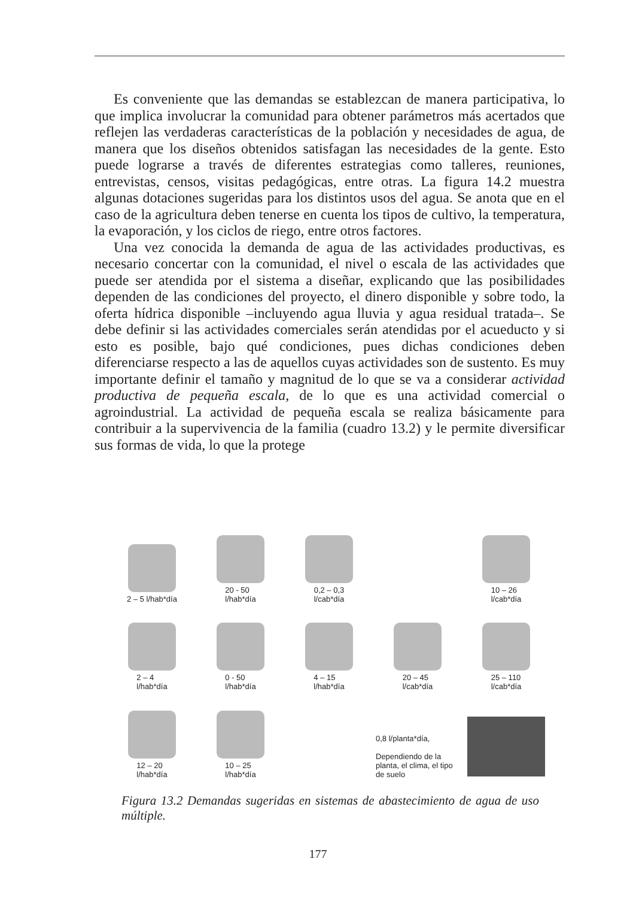Es conveniente que las demandas se establezcan de manera participativa, lo que implica involucrar la comunidad para obtener parámetros más acertados que reflejen las verdaderas características de la población y necesidades de agua, de manera que los diseños obtenidos satisfagan las necesidades de la gente. Esto puede lograrse a través de diferentes estrategias como talleres, reuniones, entrevistas, censos, visitas pedagógicas, entre otras. La figura 14.2 muestra algunas dotaciones sugeridas para los distintos usos del agua. Se anota que en el caso de la agricultura deben tenerse en cuenta los tipos de cultivo, la temperatura, la evaporación, y los ciclos de riego, entre otros factores.
Una vez conocida la demanda de agua de las actividades productivas, es necesario concertar con la comunidad, el nivel o escala de las actividades que puede ser atendida por el sistema a diseñar, explicando que las posibilidades dependen de las condiciones del proyecto, el dinero disponible y sobre todo, la oferta hídrica disponible –incluyendo agua lluvia y agua residual tratada–. Se debe definir si las actividades comerciales serán atendidas por el acueducto y si esto es posible, bajo qué condiciones, pues dichas condiciones deben diferenciarse respecto a las de aquellos cuyas actividades son de sustento. Es muy importante definir el tamaño y magnitud de lo que se va a considerar actividad productiva de pequeña escala, de lo que es una actividad comercial o agroindustrial. La actividad de pequeña escala se realiza básicamente para contribuir a la supervivencia de la familia (cuadro 13.2) y le permite diversificar sus formas de vida, lo que la protege
2 – 5 l/hab*día
20 - 50
l/hab*día
0,2 – 0,3
l/cab*día
10 – 26
l/cab*día
2 – 4
l/hab*día
0 - 50
l/hab*día
4 – 15
l/hab*día
20 – 45
l/cab*día
25 – 110
l/cab*día
12 – 20
l/hab*día
10 – 25
l/hab*día
0,8 l/planta*día,
Dependiendo de la planta, el clima, el tipo de suelo
Figura 13.2 Demandas sugeridas en sistemas de abastecimiento de agua de uso múltiple.
177